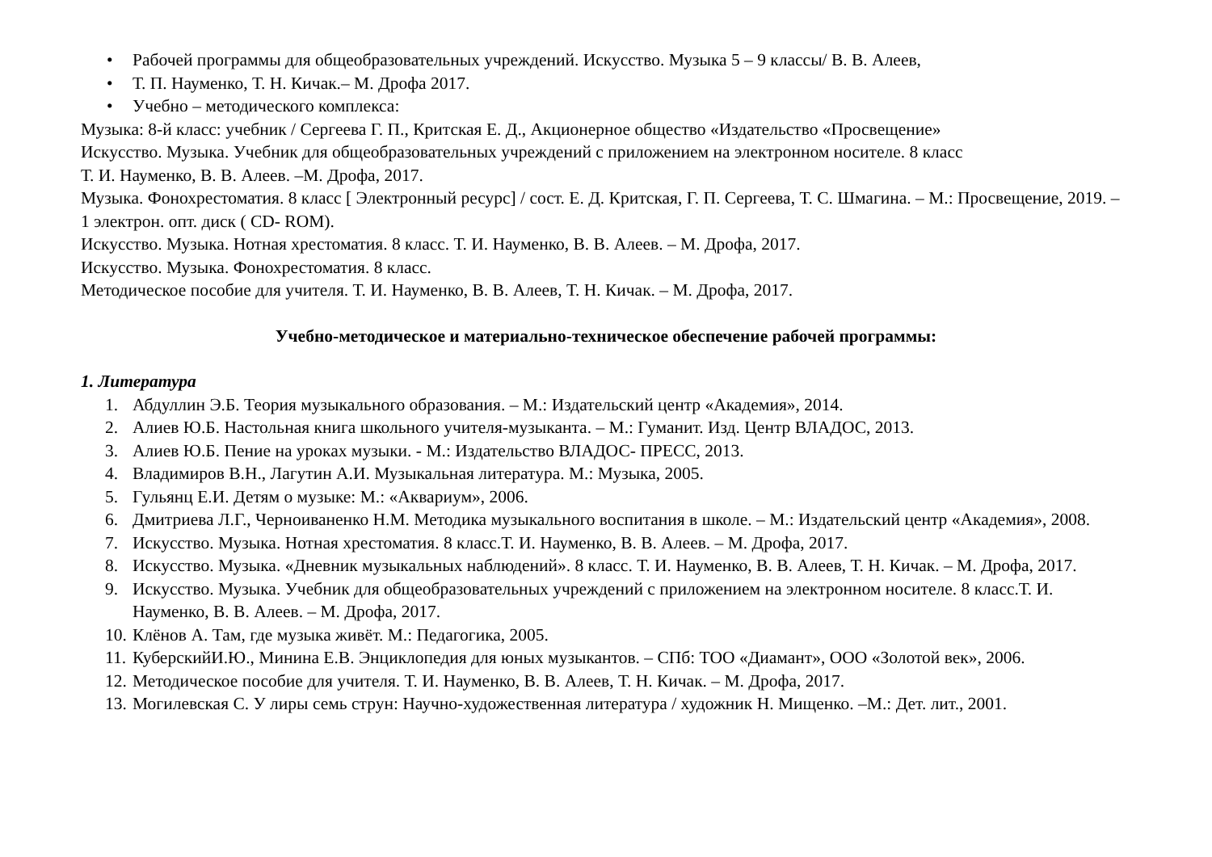• Рабочей программы для общеобразовательных учреждений. Искусство. Музыка 5 – 9 классы/ В. В. Алеев,
• Т. П. Науменко, Т. Н. Кичак.– М. Дрофа 2017.
• Учебно – методического комплекса:
Музыка: 8-й класс: учебник / Сергеева Г. П., Критская Е. Д., Акционерное общество «Издательство «Просвещение»
Искусство. Музыка. Учебник для общеобразовательных учреждений с приложением на электронном носителе. 8 класс
Т. И. Науменко, В. В. Алеев. –М. Дрофа, 2017.
Музыка. Фонохрестоматия. 8 класс [ Электронный ресурс] / сост. Е. Д. Критская, Г. П. Сергеева, Т. С. Шмагина. – М.: Просвещение, 2019. – 1 электрон. опт. диск ( CD- ROM).
Искусство. Музыка. Нотная хрестоматия. 8 класс. Т. И. Науменко, В. В. Алеев. – М. Дрофа, 2017.
Искусство. Музыка. Фонохрестоматия. 8 класс.
Методическое пособие для учителя. Т. И. Науменко, В. В. Алеев, Т. Н. Кичак. – М. Дрофа, 2017.
Учебно-методическое и материально-техническое обеспечение рабочей программы:
1. Литература
1. Абдуллин Э.Б. Теория музыкального образования. – М.: Издательский центр «Академия», 2014.
2. Алиев Ю.Б. Настольная книга школьного учителя-музыканта. – М.: Гуманит. Изд. Центр ВЛАДОС, 2013.
3. Алиев Ю.Б. Пение на уроках музыки. - М.: Издательство ВЛАДОС- ПРЕСС, 2013.
4. Владимиров В.Н., Лагутин А.И. Музыкальная литература. М.: Музыка, 2005.
5. Гульянц Е.И. Детям о музыке: М.: «Аквариум», 2006.
6. Дмитриева Л.Г., Черноиваненко Н.М. Методика музыкального воспитания в школе. – М.: Издательский центр «Академия», 2008.
7. Искусство. Музыка. Нотная хрестоматия. 8 класс.Т. И. Науменко, В. В. Алеев. – М. Дрофа, 2017.
8. Искусство. Музыка. «Дневник музыкальных наблюдений». 8 класс. Т. И. Науменко, В. В. Алеев, Т. Н. Кичак. – М. Дрофа, 2017.
9. Искусство. Музыка. Учебник для общеобразовательных учреждений с приложением на электронном носителе. 8 класс.Т. И. Науменко, В. В. Алеев. – М. Дрофа, 2017.
10. Клёнов А. Там, где музыка живёт. М.: Педагогика, 2005.
11. КуберскийИ.Ю., Минина Е.В. Энциклопедия для юных музыкантов. – СПб: ТОО «Диамант», ООО «Золотой век», 2006.
12. Методическое пособие для учителя. Т. И. Науменко, В. В. Алеев, Т. Н. Кичак. – М. Дрофа, 2017.
13. Могилевская С. У лиры семь струн: Научно-художественная литература / художник Н. Мищенко. –М.: Дет. лит., 2001.